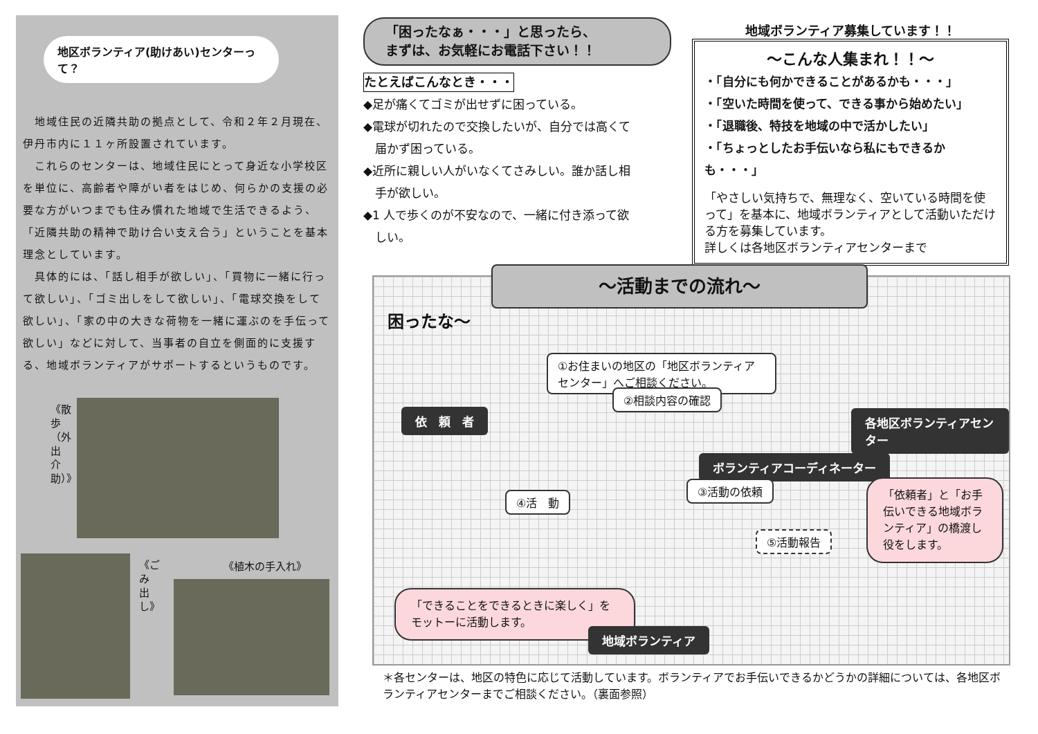地区ボランティア(助けあい)センターって？
　地域住民の近隣共助の拠点として、令和２年２月現在、伊丹市内に１１ヶ所設置されています。
　これらのセンターは、地域住民にとって身近な小学校区を単位に、高齢者や障がい者をはじめ、何らかの支援の必要な方がいつまでも住み慣れた地域で生活できるよう、「近隣共助の精神で助け合い支え合う」ということを基本理念としています。
　具体的には、「話し相手が欲しい」、「買物に一緒に行って欲しい」、「ゴミ出しをして欲しい」、「電球交換をして欲しい」、「家の中の大きな荷物を一緒に運ぶのを手伝って欲しい」などに対して、当事者の自立を側面的に支援する、地域ボランティアがサポートするというものです。
《散歩（外出介助）》
《ごみ出し》
《植木の手入れ》
「困ったなぁ・・・」と思ったら、
まずは、お気軽にお電話下さい！！
たとえばこんなとき・・・
◆足が痛くてゴミが出せずに困っている。
◆電球が切れたので交換したいが、自分では高くて
　届かず困っている。
◆近所に親しい人がいなくてさみしい。誰か話し相
　手が欲しい。
◆1 人で歩くのが不安なので、一緒に付き添って欲
　しい。
地域ボランティア募集しています！！
～こんな人集まれ！！～
・「自分にも何かできることがあるかも・・・」
・「空いた時間を使って、できる事から始めたい」
・「退職後、特技を地域の中で活かしたい」
・「ちょっとしたお手伝いなら私にもできるかも・・・」
「やさしい気持ちで、無理なく、空いている時間を使って」を基本に、地域ボランティアとして活動いただける方を募集しています。
詳しくは各地区ボランティアセンターまで
～活動までの流れ～
困ったな～
依　頼　者
①お住まいの地区の「地区ボランティアセンター」へご相談ください。
②相談内容の確認
各地区ボランティアセンター
ボランティアコーディネーター
④活　動
③活動の依頼
⑤活動報告
「依頼者」と「お手伝いできる地域ボランティア」の橋渡し役をします。
「できることをできるときに楽しく」をモットーに活動します。
地域ボランティア
＊各センターは、地区の特色に応じて活動しています。ボランティアでお手伝いできるかどうかの詳細については、各地区ボランティアセンターまでご相談ください。（裏面参照）